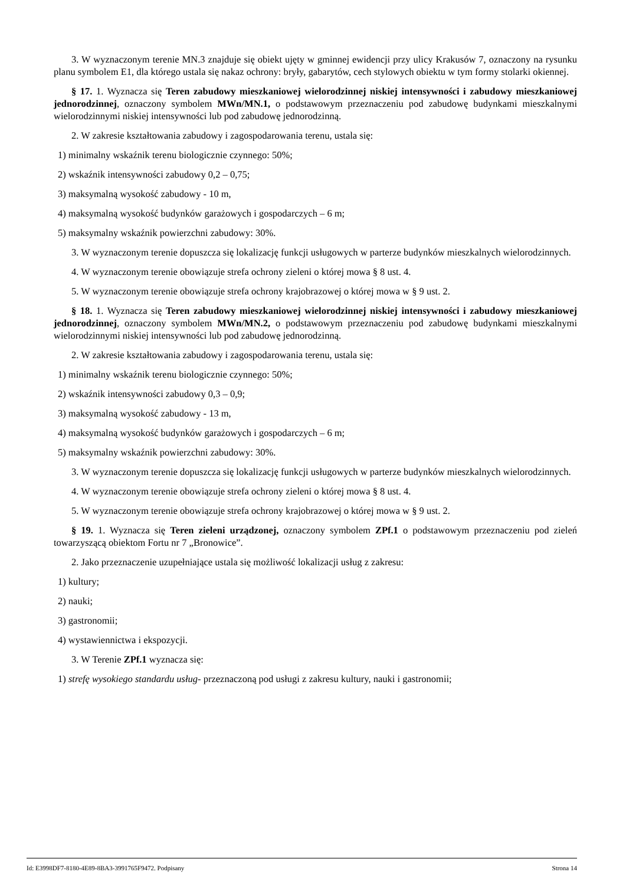3. W wyznaczonym terenie MN.3 znajduje się obiekt ujęty w gminnej ewidencji przy ulicy Krakusów 7, oznaczony na rysunku planu symbolem E1, dla którego ustala się nakaz ochrony: bryły, gabarytów, cech stylowych obiektu w tym formy stolarki okiennej.
§ 17. 1. Wyznacza się Teren zabudowy mieszkaniowej wielorodzinnej niskiej intensywności i zabudowy mieszkaniowej jednorodzinnej, oznaczony symbolem MWn/MN.1, o podstawowym przeznaczeniu pod zabudowę budynkami mieszkalnymi wielorodzinnymi niskiej intensywności lub pod zabudowę jednorodzinną.
2. W zakresie kształtowania zabudowy i zagospodarowania terenu, ustala się:
1) minimalny wskaźnik terenu biologicznie czynnego: 50%;
2) wskaźnik intensywności zabudowy 0,2 – 0,75;
3) maksymalną wysokość zabudowy - 10 m,
4) maksymalną wysokość budynków garażowych i gospodarczych – 6 m;
5) maksymalny wskaźnik powierzchni zabudowy: 30%.
3. W wyznaczonym terenie dopuszcza się lokalizację funkcji usługowych w parterze budynków mieszkalnych wielorodzinnych.
4. W wyznaczonym terenie obowiązuje strefa ochrony zieleni o której mowa § 8 ust. 4.
5. W wyznaczonym terenie obowiązuje strefa ochrony krajobrazowej o której mowa w § 9 ust. 2.
§ 18. 1. Wyznacza się Teren zabudowy mieszkaniowej wielorodzinnej niskiej intensywności i zabudowy mieszkaniowej jednorodzinnej, oznaczony symbolem MWn/MN.2, o podstawowym przeznaczeniu pod zabudowę budynkami mieszkalnymi wielorodzinnymi niskiej intensywności lub pod zabudowę jednorodzinną.
2. W zakresie kształtowania zabudowy i zagospodarowania terenu, ustala się:
1) minimalny wskaźnik terenu biologicznie czynnego: 50%;
2) wskaźnik intensywności zabudowy 0,3 – 0,9;
3) maksymalną wysokość zabudowy - 13 m,
4) maksymalną wysokość budynków garażowych i gospodarczych – 6 m;
5) maksymalny wskaźnik powierzchni zabudowy: 30%.
3. W wyznaczonym terenie dopuszcza się lokalizację funkcji usługowych w parterze budynków mieszkalnych wielorodzinnych.
4. W wyznaczonym terenie obowiązuje strefa ochrony zieleni o której mowa § 8 ust. 4.
5. W wyznaczonym terenie obowiązuje strefa ochrony krajobrazowej o której mowa w § 9 ust. 2.
§ 19. 1. Wyznacza się Teren zieleni urządzonej, oznaczony symbolem ZPf.1 o podstawowym przeznaczeniu pod zieleń towarzyszącą obiektom Fortu nr 7 „Bronowice”.
2. Jako przeznaczenie uzupełniające ustala się możliwość lokalizacji usług z zakresu:
1) kultury;
2) nauki;
3) gastronomii;
4) wystawiennictwa i ekspozycji.
3. W Terenie ZPf.1 wyznacza się:
1) strefę wysokiego standardu usług- przeznaczoną pod usługi z zakresu kultury, nauki i gastronomii;
Id: E3998DF7-8180-4E89-8BA3-3991765F9472. Podpisany Strona 14